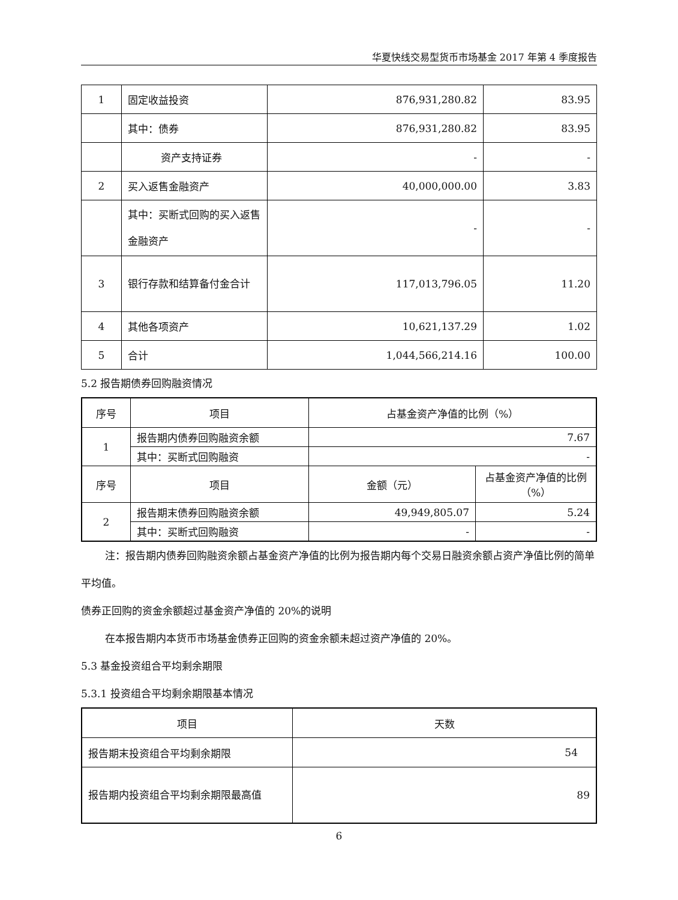华夏快线交易型货币市场基金 2017 年第 4 季度报告
| 1 | 固定收益投资 | 876,931,280.82 | 83.95 |
| | 其中：债券 | 876,931,280.82 | 83.95 |
| | 资产支持证券 | - | - |
| 2 | 买入返售金融资产 | 40,000,000.00 | 3.83 |
| | 其中：买断式回购的买入返售金融资产 | - | - |
| 3 | 银行存款和结算备付金合计 | 117,013,796.05 | 11.20 |
| 4 | 其他各项资产 | 10,621,137.29 | 1.02 |
| 5 | 合计 | 1,044,566,214.16 | 100.00 |
5.2 报告期债券回购融资情况
| 序号 | 项目 | 占基金资产净值的比例（%） | |
| --- | --- | --- | --- |
| 1 | 报告期内债券回购融资余额 | 7.67 | |
| | 其中：买断式回购融资 | - | |
| 序号 | 项目 | 金额（元） | 占基金资产净值的比例（%） |
| 2 | 报告期末债券回购融资余额 | 49,949,805.07 | 5.24 |
| | 其中：买断式回购融资 | - | - |
注：报告期内债券回购融资余额占基金资产净值的比例为报告期内每个交易日融资余额占资产净值比例的简单平均值。
债券正回购的资金余额超过基金资产净值的 20%的说明
在本报告期内本货币市场基金债券正回购的资金余额未超过资产净值的 20%。
5.3 基金投资组合平均剩余期限
5.3.1 投资组合平均剩余期限基本情况
| 项目 | 天数 |
| --- | --- |
| 报告期末投资组合平均剩余期限 | 54 |
| 报告期内投资组合平均剩余期限最高值 | 89 |
6